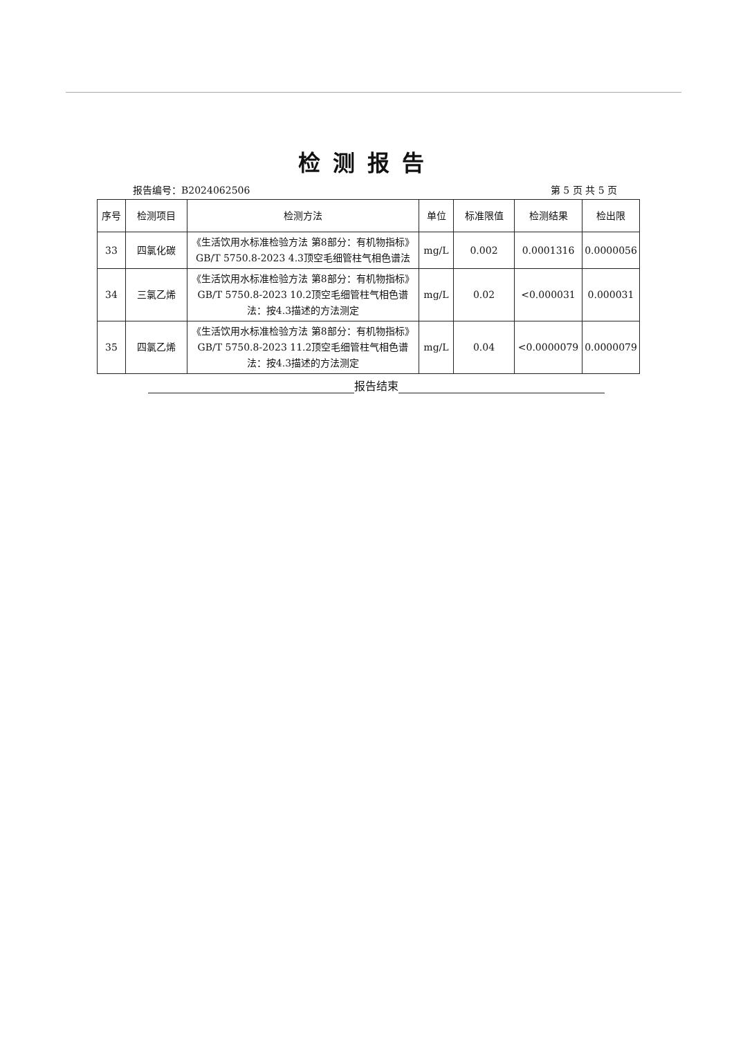检测报告
报告编号：B2024062506 第 5 页 共 5 页
| 序号 | 检测项目 | 检测方法 | 单位 | 标准限值 | 检测结果 | 检出限 |
| --- | --- | --- | --- | --- | --- | --- |
| 33 | 四氯化碳 | 《生活饮用水标准检验方法 第8部分：有机物指标》GB/T 5750.8-2023 4.3顶空毛细管柱气相色谱法 | mg/L | 0.002 | 0.0001316 | 0.0000056 |
| 34 | 三氯乙烯 | 《生活饮用水标准检验方法 第8部分：有机物指标》GB/T 5750.8-2023 10.2顶空毛细管柱气相色谱法：按4.3描述的方法测定 | mg/L | 0.02 | <0.000031 | 0.000031 |
| 35 | 四氯乙烯 | 《生活饮用水标准检验方法 第8部分：有机物指标》GB/T 5750.8-2023 11.2顶空毛细管柱气相色谱法：按4.3描述的方法测定 | mg/L | 0.04 | <0.0000079 | 0.0000079 |
报告结束